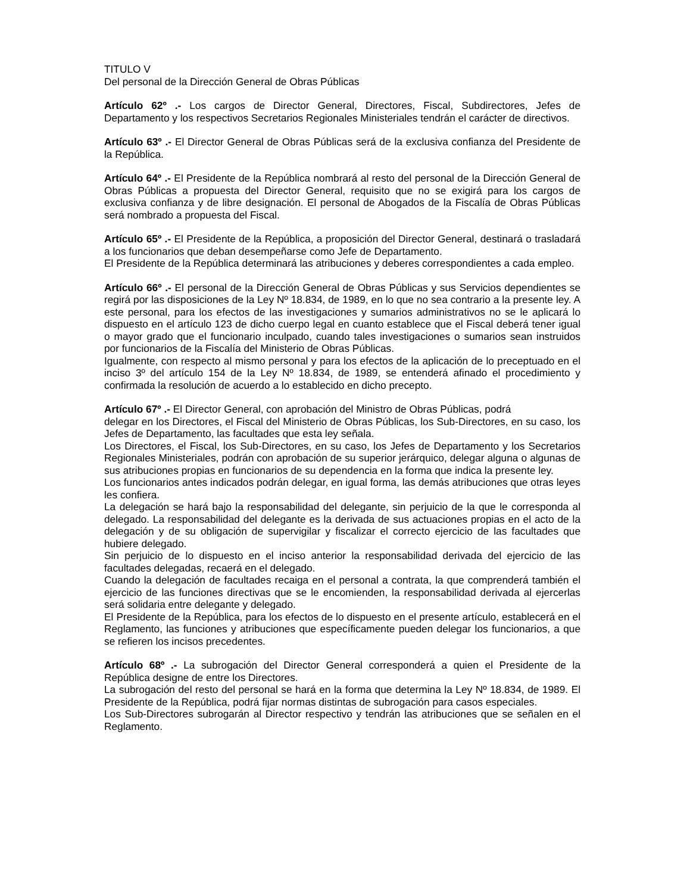TITULO V
Del personal de la Dirección General de Obras Públicas
Artículo 62º .- Los cargos de Director General, Directores, Fiscal, Subdirectores, Jefes de Departamento y los respectivos Secretarios Regionales Ministeriales tendrán el carácter de directivos.
Artículo 63º .- El Director General de Obras Públicas será de la exclusiva confianza del Presidente de la República.
Artículo 64º .- El Presidente de la República nombrará al resto del personal de la Dirección General de Obras Públicas a propuesta del Director General, requisito que no se exigirá para los cargos de exclusiva confianza y de libre designación. El personal de Abogados de la Fiscalía de Obras Públicas será nombrado a propuesta del Fiscal.
Artículo 65º .- El Presidente de la República, a proposición del Director General, destinará o trasladará a los funcionarios que deban desempeñarse como Jefe de Departamento.
El Presidente de la República determinará las atribuciones y deberes correspondientes a cada empleo.
Artículo 66º .- El personal de la Dirección General de Obras Públicas y sus Servicios dependientes se regirá por las disposiciones de la Ley Nº 18.834, de 1989, en lo que no sea contrario a la presente ley. A este personal, para los efectos de las investigaciones y sumarios administrativos no se le aplicará lo dispuesto en el artículo 123 de dicho cuerpo legal en cuanto establece que el Fiscal deberá tener igual o mayor grado que el funcionario inculpado, cuando tales investigaciones o sumarios sean instruidos por funcionarios de la Fiscalía del Ministerio de Obras Públicas.
Igualmente, con respecto al mismo personal y para los efectos de la aplicación de lo preceptuado en el inciso 3º del artículo 154 de la Ley Nº 18.834, de 1989, se entenderá afinado el procedimiento y confirmada la resolución de acuerdo a lo establecido en dicho precepto.
Artículo 67º .- El Director General, con aprobación del Ministro de Obras Públicas, podrá
delegar en los Directores, el Fiscal del Ministerio de Obras Públicas, los Sub-Directores, en su caso, los Jefes de Departamento, las facultades que esta ley señala.
Los Directores, el Fiscal, los Sub-Directores, en su caso, los Jefes de Departamento y los Secretarios Regionales Ministeriales, podrán con aprobación de su superior jerárquico, delegar alguna o algunas de sus atribuciones propias en funcionarios de su dependencia en la forma que indica la presente ley.
Los funcionarios antes indicados podrán delegar, en igual forma, las demás atribuciones que otras leyes les confiera.
La delegación se hará bajo la responsabilidad del delegante, sin perjuicio de la que le corresponda al delegado. La responsabilidad del delegante es la derivada de sus actuaciones propias en el acto de la delegación y de su obligación de supervigilar y fiscalizar el correcto ejercicio de las facultades que hubiere delegado.
Sin perjuicio de lo dispuesto en el inciso anterior la responsabilidad derivada del ejercicio de las facultades delegadas, recaerá en el delegado.
Cuando la delegación de facultades recaiga en el personal a contrata, la que comprenderá también el ejercicio de las funciones directivas que se le encomienden, la responsabilidad derivada al ejercerlas será solidaria entre delegante y delegado.
El Presidente de la República, para los efectos de lo dispuesto en el presente artículo, establecerá en el Reglamento, las funciones y atribuciones que específicamente pueden delegar los funcionarios, a que se refieren los incisos precedentes.
Artículo 68º .- La subrogación del Director General corresponderá a quien el Presidente de la República designe de entre los Directores.
La subrogación del resto del personal se hará en la forma que determina la Ley Nº 18.834, de 1989. El Presidente de la República, podrá fijar normas distintas de subrogación para casos especiales.
Los Sub-Directores subrogarán al Director respectivo y tendrán las atribuciones que se señalen en el Reglamento.